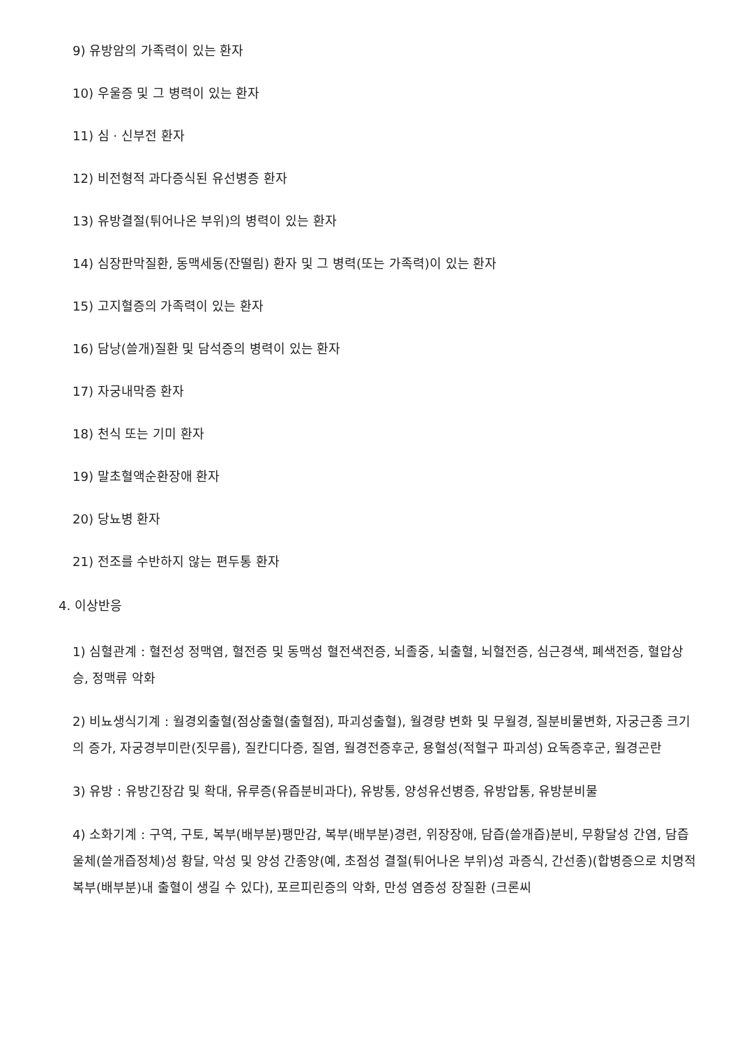9) 유방암의 가족력이 있는 환자
10) 우울증 및 그 병력이 있는 환자
11) 심 · 신부전 환자
12) 비전형적 과다증식된 유선병증 환자
13) 유방결절(튀어나온 부위)의 병력이 있는 환자
14) 심장판막질환, 동맥세동(잔떨림) 환자 및 그 병력(또는 가족력)이 있는 환자
15) 고지혈증의 가족력이 있는 환자
16) 담낭(쓸개)질환 및 담석증의 병력이 있는 환자
17) 자궁내막증 환자
18) 천식 또는 기미 환자
19) 말초혈액순환장애 환자
20) 당뇨병 환자
21) 전조를 수반하지 않는 편두통 환자
4. 이상반응
1) 심혈관계 : 혈전성 정맥염, 혈전증 및 동맥성 혈전색전증, 뇌졸중, 뇌출혈, 뇌혈전증, 심근경색, 폐색전증, 혈압상승, 정맥류 악화
2) 비뇨생식기계 : 월경외출혈(점상출혈(출혈점), 파괴성출혈), 월경량 변화 및 무월경, 질분비물변화, 자궁근종 크기의 증가, 자궁경부미란(짓무름), 질칸디다증, 질염, 월경전증후군, 용혈성(적혈구 파괴성) 요독증후군, 월경곤란
3) 유방 : 유방긴장감 및 확대, 유루증(유즙분비과다), 유방통, 양성유선병증, 유방압통, 유방분비물
4) 소화기계 : 구역, 구토, 복부(배부분)팽만감, 복부(배부분)경련, 위장장애, 담즙(쓸개즙)분비, 무황달성 간염, 담즙울체(쓸개즙정체)성 황달, 악성 및 양성 간종양(예, 초점성 결절(튀어나온 부위)성 과증식, 간선종)(합병증으로 치명적 복부(배부분)내 출혈이 생길 수 있다), 포르피린증의 악화, 만성 염증성 장질환 (크론씨